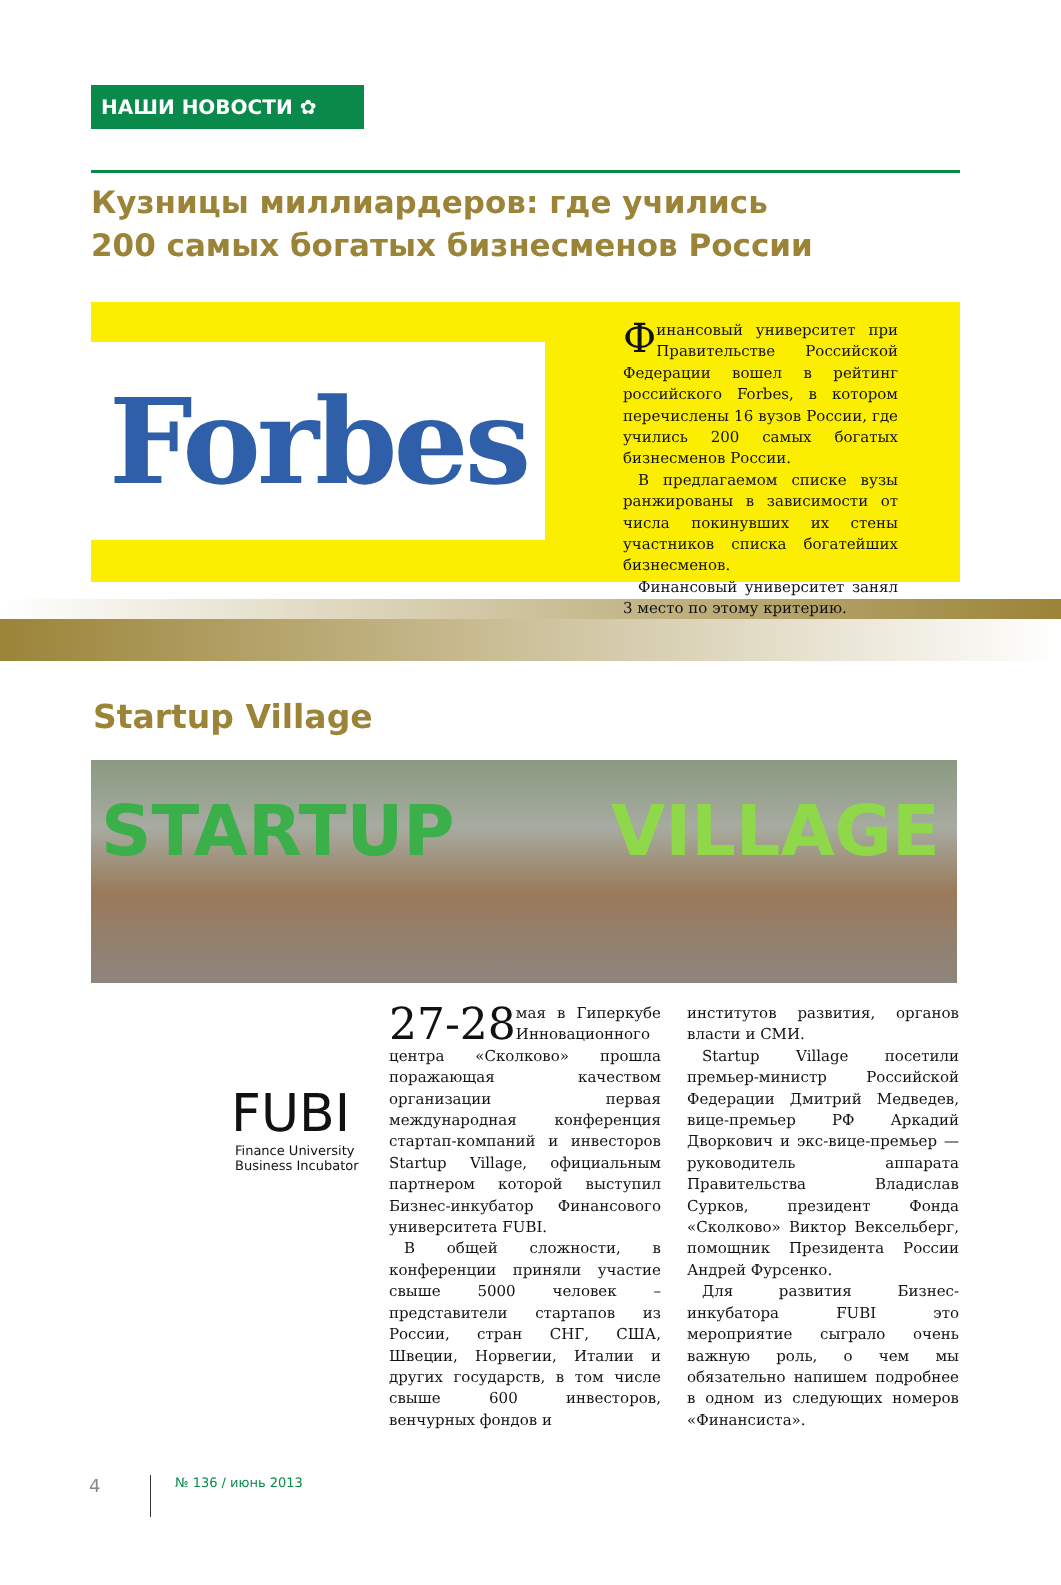НАШИ НОВОСТИ ✿
Кузницы миллиардеров: где учились
200 самых богатых бизнесменов России
Forbes
Финансовый университет при Правительстве Российской Федерации вошел в рейтинг российского Forbes, в котором перечислены 16 вузов России, где учились 200 самых богатых бизнесменов России.
В предлагаемом списке вузы ранжированы в зависимости от числа покинувших их стены участников списка богатейших бизнесменов.
Финансовый университет занял 3 место по этому критерию.
Startup Village
STARTUP VILLAGE
FUBI
Finance University
Business Incubator
27-28 мая в Гиперкубе Инновационного центра «Сколково» прошла поражающая качеством организации первая международная конференция стартап-компаний и инвесторов Startup Village, официальным партнером которой выступил Бизнес-инкубатор Финансового университета FUBI.
В общей сложности, в конференции приняли участие свыше 5000 человек – представители стартапов из России, стран СНГ, США, Швеции, Норвегии, Италии и других государств, в том числе свыше 600 инвесторов, венчурных фондов и
институтов развития, органов власти и СМИ.
Startup Village посетили премьер-министр Российской Федерации Дмитрий Медведев, вице-премьер РФ Аркадий Дворкович и экс-вице-премьер — руководитель аппарата Правительства Владислав Сурков, президент Фонда «Сколково» Виктор Вексельберг, помощник Президента России Андрей Фурсенко.
Для развития Бизнес-инкубатора FUBI это мероприятие сыграло очень важную роль, о чем мы обязательно напишем подробнее в одном из следующих номеров «Финансиста».
4 № 136 / июнь 2013